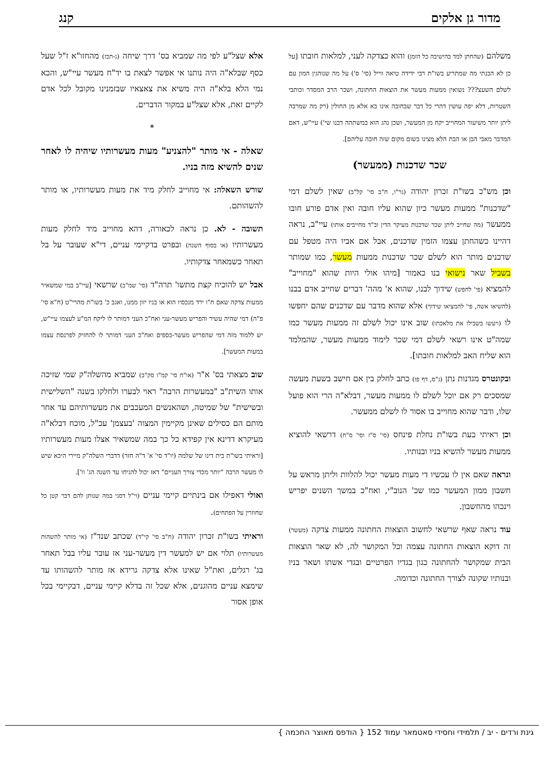מדור גן אלקים קנג
משלהם (שהחתן למד בהישיבה כל הזמן) והוא כצדקה לעני, למלאות חובתו [על כן לא הבנתי מה שמתריע בשו"ת רבי ידידה טיאה ווייל (סי' ס') על מה שנוהגין המון עם לשלם השעצ??? נשואין ממעות מעשר את הוצאות החתונה, ושכר הרב המסדר וכותבי השטרות, דלא יפה עושין דהרי כל דבר שבחובה אינו בא אלא מן החולין (רק מה שמרבה ליתן יותר משיעור המחוייב יקח מן המעשר, ושכן נהג הוא במשתהה דבנו שי') עיי"ש, דאם המדבר מאבי הבן או הבת הלא מצינו בשום מקום שזה חובה עליהם].
שכר שדכנות (ממעשר)
וכן מש"כ בשו"ת זכרון יהודה (גר"ו, ח"ב סי' קל"ב) שאין לשלם דמי "שדכנות" ממעות מעשר כיון שהוא עליו חובה ואין אדם פורע חובו ממעשר (מה שחייב ליתן שכר שדכנות מעיקר הדין וב"ד מחייבים אותו) עיי"ב, נראה דהיינו כשהחתן עצמו הזמין שדכנים, אבל אם אביו היה מטפל עם שדכנים מותר הוא לשלם שכר שדכנות ממעות מעשר, כמו שמותר בשביל שאר נישואי בנו כאמור [מיהו אולי היות שהוא "מחוייב" להמציא (פי' לחפש) שידוך לבנו, שהוא א' מהה' דברים שחייב אדם בבנו (להשיאו אשה, פי' להמציאו שידוך) אלא שהוא מדבר עם שדכנים שהם יחפשו לו (ויעשו בשבילו את מלאכתו) שוב אינו יכול לשלם זה ממעות מעשר כמו שמה"ט אינו רשאי לשלם דמי שכר לימוד ממעות מעשר, שהמלמד הוא שליח האב למלאות חובתו].
ובקונטרס מגדנות נתן (ג"ס, דף פו) כתב לחלק בין אם חישב בשעת מעשה שמסכים רק אם יוכל לשלם לו ממעות מעשר, דבלא"ה הרי הוא פועל שלו, ודבר שהוא מחוייב בו אסור לו לשלם ממעשר.
וכן ראיתי כעת בשו"ת נחלת פינחס (סי' ס"ז וסי' ס"ח) דרשאי להוציא ממעות מעשר להשיא בניו ובנותיו.
ונראה שאם אין לו עכשיו די מעות מעשר יכול להלוות וליתן מראש על חשבון ממון המעשר כמו שכ' הנוב"י, ואח"כ במשך השנים יפריש וינכהו מהחשבון.
עוד נראה שאף שרשאי לחשוב הוצאות החתונה ממעות צדקה (מעשר) זה דוקא הוצאות החתונה עצמה וכל המקושר לה, לא שאר הוצאות הבית שמקושר להחתונה כגון בגדיו הפרטיים ובגדי אשתו ושאר בניו ובנותיו שקונה לצורך החתונה וכדומה.
אלא שצל"ע לפי מה שמביא בס' דרך שיחה (ג-תכז) מהחזו"א ז"ל שעל כסף שבלא"ה היה נותנו אי אפשר לצאת בו יד"ח מעשר עיי"ש, והכא נמי הלא בלא"ה היה משיא את צאצאיו שבזמנינו מקובל לכל אדם לקיים זאת, אלא שצל"ע במקור הדברים.
*
שאלה - אי מותר "להצניע" מעות מעשרותיו שיהיה לו לאחר שנים להשיא מזה בניו.
שורש השאלה: אי מחוייב לחלק מיד את מעות מעשרותיו, או מותר להשהותם.
תשובה - לא. כן נראה לכאורה, דהא מחוייב מיד לחלק מעות מעשרותיו (או בסוף השנה) ובפרט בדקיימי עניים, די"א שעובר על בל תאחר כשמאחר צדקותיו.
אבל יש להוכיח קצת מתשו' תרה"ד (סי' שמ"ב) שרשאי [עיי"ב במי שמשאיר ממעות צדקה שאם ח"ו ירד מנכסיו הוא או בניו יזון ממנו, ואגב כ' בשו"ת מהרי"ט (ח"א סי' פ"ה) דמי שהיה עשיר והפריש מעשר-עני ואח"כ העני דמותר לו ליקח המ"ע לעצמו עיי"ש, יש ללמוד מזה דמי שהפריש מעשר-כספים ואח"כ העני דמותר לו להחזיק לפרנסת עצמו במעות המעשר].
שוב מצאתי בס' א"ר (או"ח סי' קמ"ו סק"ב) שמביא מהשלה"ק שמי שזיכה אותו השית"ב "במעשרות הרבה" ראוי לבערו ולחלקו בשנה "השלישית ובשישית" של שמיטה, ושהאנשים המעכבים את מעשרותיהם עד אחר מותם הם כסילים שאינן מקיימין המצוה 'בעצמן' עכ"ל, מוכח דבלא"ה מעיקרא דדינא אין קפידא כל כך במה שמשאיר אצלו מעות מעשרותיו [וראיתי בשו"ת בית דינו של שלמה (יו"ד סי' א' ד"ה חזר) דדברי השלה"ק מיירי היכא שיש לו מעשר הרבה "יותר מכדי צורך העניים" דאז יכול להניחו עד השנה הג' וו'].
ואולי דאפילו אם בינתיים קיימי עניים (וי"ל דסגי במה שנותן להם דבר קטן כל שחוזרין על הפתחים).
וראיתי בשו"ת זכרון יהודה (ח"ב סי' קי"ד) שכתב שנד"ז (אי מותר להשהות מעשרותיו) תלוי אם יש למעשר דין מעשר-עני אז עובר עליו בבל תאחר בג' רגלים, ואת"ל שאינו אלא צדקה גרידא אז מותר להשהותו עד שימצא עניים מהוגנים, אלא שכל זה בדלא קיימי עניים, דבקיימי בכל אופן אסור
גינת ורדים - יב / תלמידי וחסידי סאטמאר עמוד 152 { הודפס מאוצר החכמה }